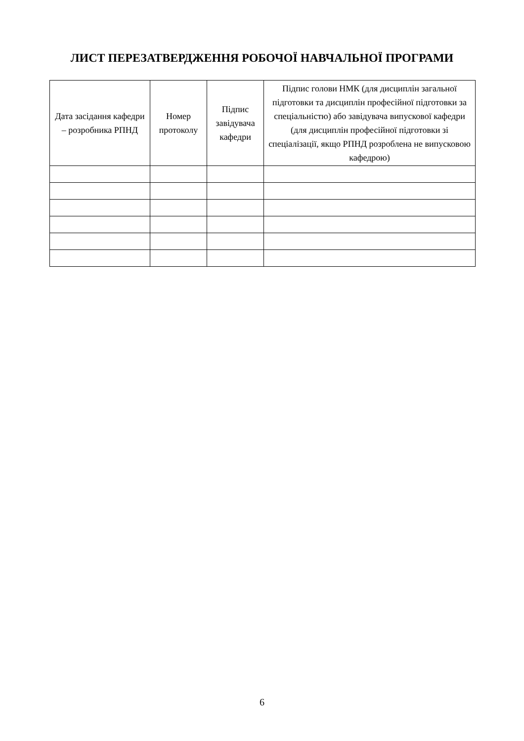ЛИСТ ПЕРЕЗАТВЕРДЖЕННЯ РОБОЧОЇ НАВЧАЛЬНОЇ ПРОГРАМИ
| Дата засідання кафедри – розробника РПНД | Номер протоколу | Підпис завідувача кафедри | Підпис голови НМК (для дисциплін загальної підготовки та дисциплін професійної підготовки за спеціальністю) або завідувача випускової кафедри (для дисциплін професійної підготовки зі спеціалізації, якщо РПНД розроблена не випусковою кафедрою) |
| --- | --- | --- | --- |
6